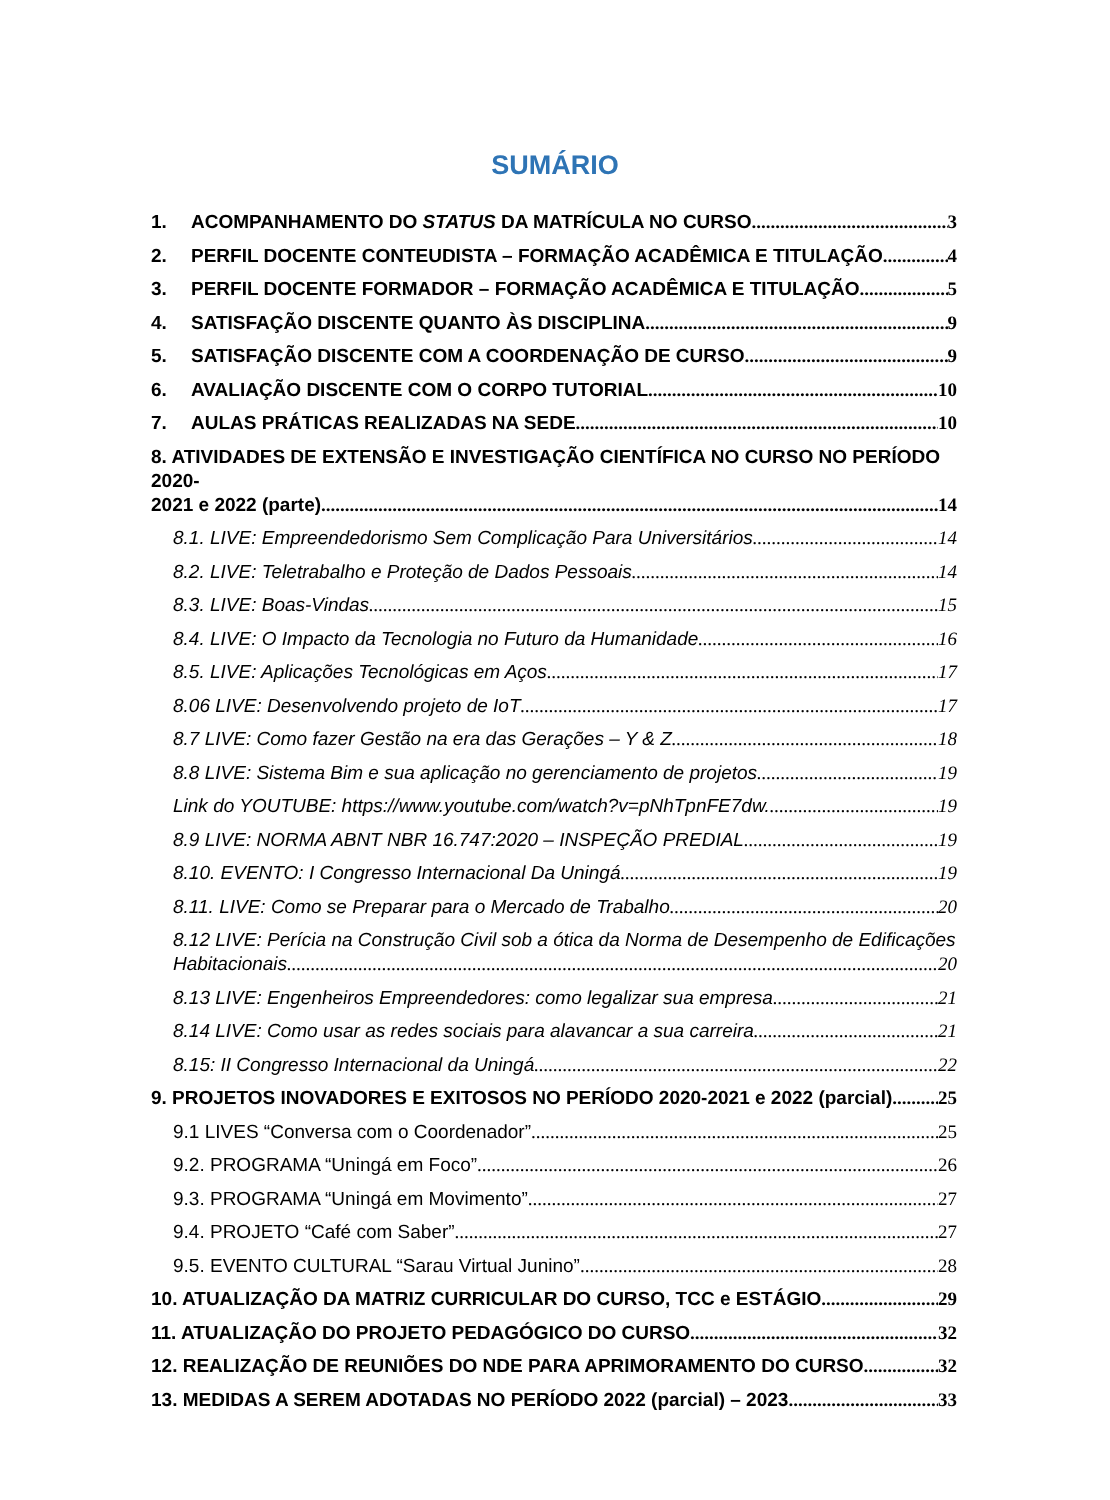SUMÁRIO
1. ACOMPANHAMENTO DO STATUS DA MATRÍCULA NO CURSO 3
2. PERFIL DOCENTE CONTEUDISTA – FORMAÇÃO ACADÊMICA E TITULAÇÃO 4
3. PERFIL DOCENTE FORMADOR – FORMAÇÃO ACADÊMICA E TITULAÇÃO 5
4. SATISFAÇÃO DISCENTE QUANTO ÀS DISCIPLINA 9
5. SATISFAÇÃO DISCENTE COM A COORDENAÇÃO DE CURSO 9
6. AVALIAÇÃO DISCENTE COM O CORPO TUTORIAL 10
7. AULAS PRÁTICAS REALIZADAS NA SEDE 10
8. ATIVIDADES DE EXTENSÃO E INVESTIGAÇÃO CIENTÍFICA NO CURSO NO PERÍODO 2020-
2021 e 2022 (parte) 14
8.1. LIVE: Empreendedorismo Sem Complicação Para Universitários 14
8.2. LIVE: Teletrabalho e Proteção de Dados Pessoais 14
8.3. LIVE: Boas-Vindas 15
8.4. LIVE: O Impacto da Tecnologia no Futuro da Humanidade 16
8.5. LIVE: Aplicações Tecnológicas em Aços 17
8.06 LIVE: Desenvolvendo projeto de IoT 17
8.7 LIVE: Como fazer Gestão na era das Gerações – Y & Z 18
8.8 LIVE: Sistema Bim e sua aplicação no gerenciamento de projetos 19
Link do YOUTUBE: https://www.youtube.com/watch?v=pNhTpnFE7dw. 19
8.9 LIVE: NORMA ABNT NBR 16.747:2020 – INSPEÇÃO PREDIAL 19
8.10. EVENTO: I Congresso Internacional Da Uningá 19
8.11. LIVE: Como se Preparar para o Mercado de Trabalho 20
8.12 LIVE: Perícia na Construção Civil sob a ótica da Norma de Desempenho de Edificações
Habitacionais 20
8.13 LIVE: Engenheiros Empreendedores: como legalizar sua empresa 21
8.14 LIVE: Como usar as redes sociais para alavancar a sua carreira 21
8.15: II Congresso Internacional da Uningá 22
9. PROJETOS INOVADORES E EXITOSOS NO PERÍODO 2020-2021 e 2022 (parcial) 25
9.1 LIVES “Conversa com o Coordenador” 25
9.2. PROGRAMA “Uningá em Foco” 26
9.3. PROGRAMA “Uningá em Movimento” 27
9.4. PROJETO “Café com Saber” 27
9.5. EVENTO CULTURAL “Sarau Virtual Junino” 28
10. ATUALIZAÇÃO DA MATRIZ CURRICULAR DO CURSO, TCC e ESTÁGIO 29
11. ATUALIZAÇÃO DO PROJETO PEDAGÓGICO DO CURSO 32
12. REALIZAÇÃO DE REUNIÕES DO NDE PARA APRIMORAMENTO DO CURSO 32
13. MEDIDAS A SEREM ADOTADAS NO PERÍODO 2022 (parcial) – 2023 33